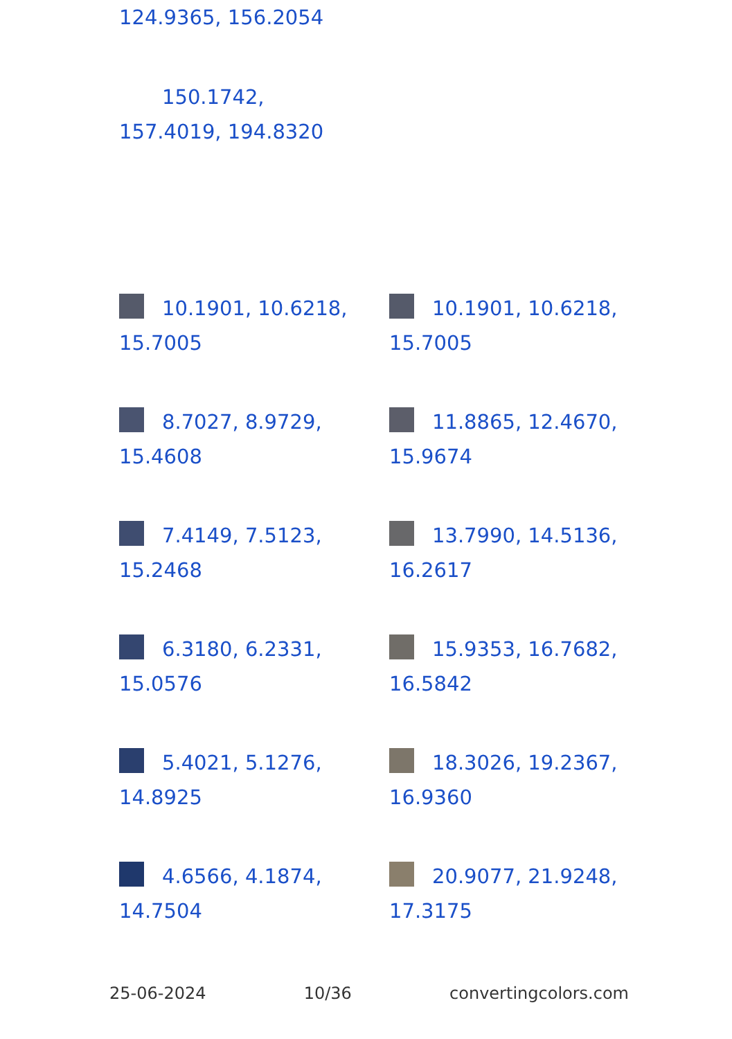124.9365, 156.2054
150.1742,
157.4019, 194.8320
10.1901, 10.6218, 15.7005
10.1901, 10.6218, 15.7005
8.7027, 8.9729, 15.4608
11.8865, 12.4670, 15.9674
7.4149, 7.5123, 15.2468
13.7990, 14.5136, 16.2617
6.3180, 6.2331, 15.0576
15.9353, 16.7682, 16.5842
5.4021, 5.1276, 14.8925
18.3026, 19.2367, 16.9360
4.6566, 4.1874, 14.7504
20.9077, 21.9248, 17.3175
25-06-2024 10/36 convertingcolors.com